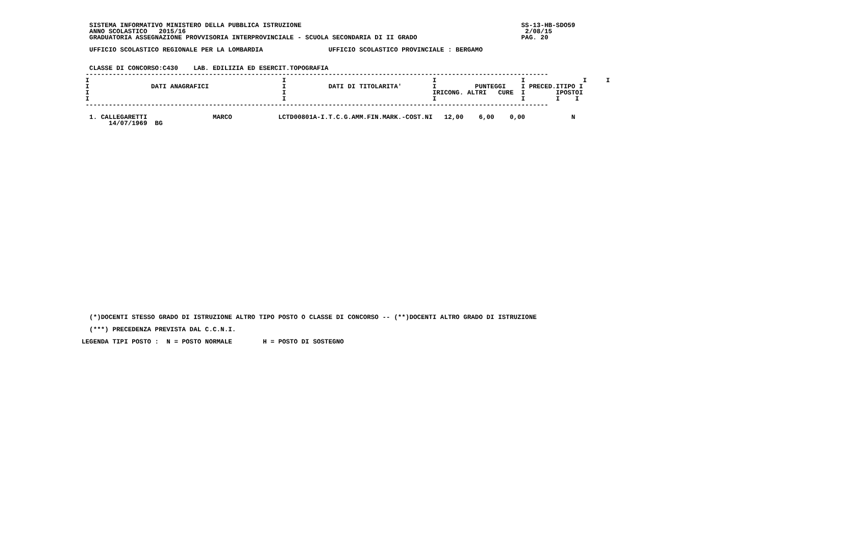SISTEMA INFORMATIVO MINISTERO DELLA PUBBLICA ISTRUZIONE                                                         SS-13-HB-SDO59
  ANNO SCOLASTICO   2015/16                                                                                        2/08/15
  GRADUATORIA ASSEGNAZIONE PROVVISORIA INTERPROVINCIALE - SCUOLA SECONDARIA DI II GRADO                           PAG. 20

  UFFICIO SCOLASTICO REGIONALE PER LA LOMBARDIA                 UFFICIO SCOLASTICO PROVINCIALE : BERGAMO


  CLASSE DI CONCORSO:C430    LAB. EDILIZIA ED ESERCIT.TOPOGRAFIA
 ------------------------------------------------------------------------------------------------------------------------
 I                                                  I                                      I                      I               I     I
 I                DATI ANAGRAFICI                   I           DATI DI TITOLARITA'        I          PUNTEGGI    I PRECED.ITIPO I
 I                                                  I                                      IRICONG. ALTRI   CURE  I        IPOSTOI
 I                                                  I                                      I                      I        I    I
 ------------------------------------------------------------------------------------------------------------------------

  1. CALLEGARETTI                 MARCO            LCTD00801A-I.T.C.G.AMM.FIN.MARK.-COST.NI   12,00    6,00    0,00            N
       14/07/1969  BG
  (*)DOCENTI STESSO GRADO DI ISTRUZIONE ALTRO TIPO POSTO O CLASSE DI CONCORSO -- (**)DOCENTI ALTRO GRADO DI ISTRUZIONE

  (***) PRECEDENZA PREVISTA DAL C.C.N.I.

LEGENDA TIPI POSTO :  N = POSTO NORMALE        H = POSTO DI SOSTEGNO